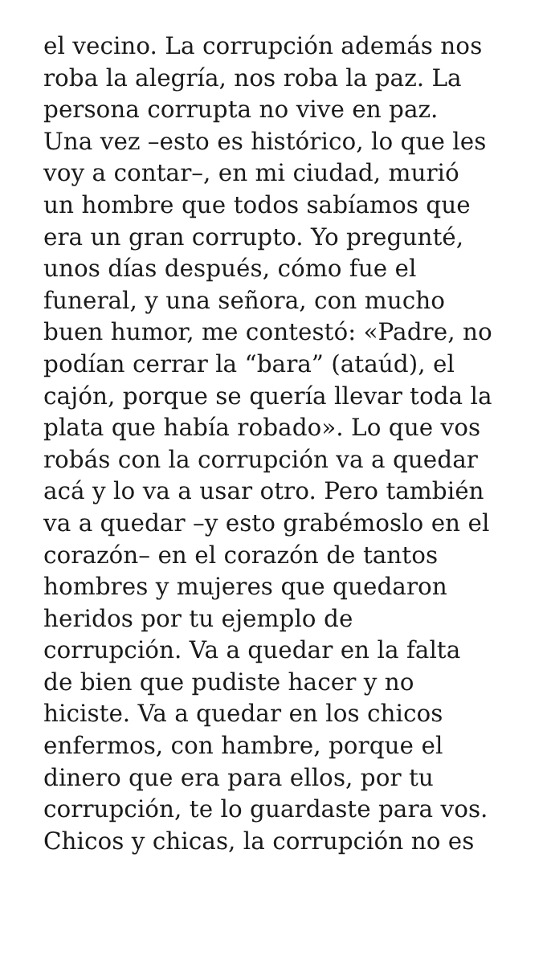el vecino. La corrupción además nos
roba la alegría, nos roba la paz. La
persona corrupta no vive en paz.
Una vez –esto es histórico, lo que les
voy a contar–, en mi ciudad, murió
un hombre que todos sabíamos que
era un gran corrupto. Yo pregunté,
unos días después, cómo fue el
funeral, y una señora, con mucho
buen humor, me contestó: «Padre, no
podían cerrar la “bara” (ataúd), el
cajón, porque se quería llevar toda la
plata que había robado». Lo que vos
robás con la corrupción va a quedar
acá y lo va a usar otro. Pero también
va a quedar –y esto grabémoslo en el
corazón– en el corazón de tantos
hombres y mujeres que quedaron
heridos por tu ejemplo de
corrupción. Va a quedar en la falta
de bien que pudiste hacer y no
hiciste. Va a quedar en los chicos
enfermos, con hambre, porque el
dinero que era para ellos, por tu
corrupción, te lo guardaste para vos.
Chicos y chicas, la corrupción no es